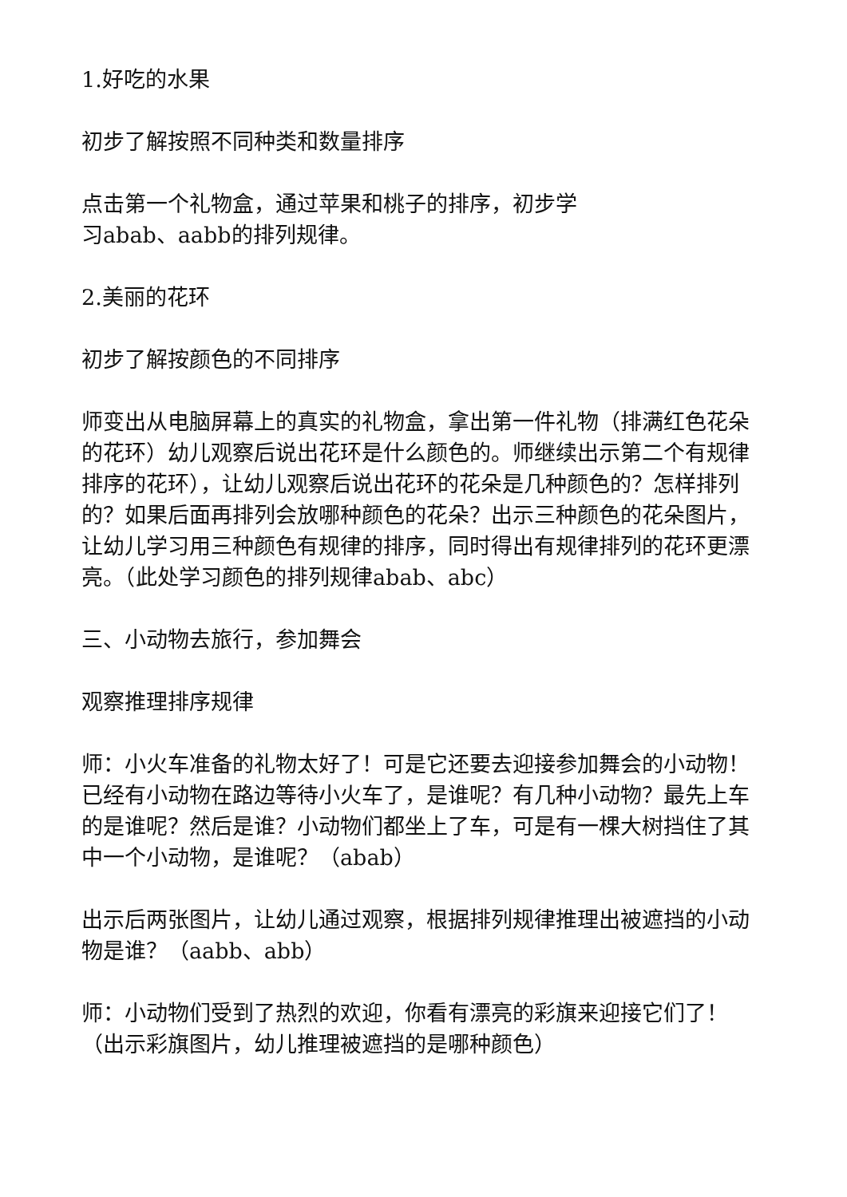1.好吃的水果
初步了解按照不同种类和数量排序
点击第一个礼物盒，通过苹果和桃子的排序，初步学
习abab、aabb的排列规律。
2.美丽的花环
初步了解按颜色的不同排序
师变出从电脑屏幕上的真实的礼物盒，拿出第一件礼物（排满红色花朵的花环）幼儿观察后说出花环是什么颜色的。师继续出示第二个有规律排序的花环），让幼儿观察后说出花环的花朵是几种颜色的？怎样排列的？如果后面再排列会放哪种颜色的花朵？出示三种颜色的花朵图片，让幼儿学习用三种颜色有规律的排序，同时得出有规律排列的花环更漂亮。（此处学习颜色的排列规律abab、abc）
三、小动物去旅行，参加舞会
观察推理排序规律
师：小火车准备的礼物太好了！可是它还要去迎接参加舞会的小动物！已经有小动物在路边等待小火车了，是谁呢？有几种小动物？最先上车的是谁呢？然后是谁？小动物们都坐上了车，可是有一棵大树挡住了其中一个小动物，是谁呢？（abab）
出示后两张图片，让幼儿通过观察，根据排列规律推理出被遮挡的小动物是谁？（aabb、abb）
师：小动物们受到了热烈的欢迎，你看有漂亮的彩旗来迎接它们了！（出示彩旗图片，幼儿推理被遮挡的是哪种颜色）